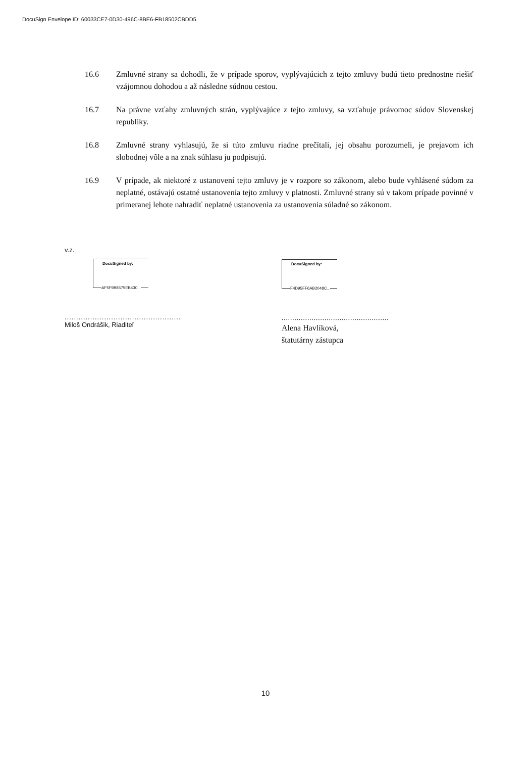DocuSign Envelope ID: 60033CE7-0D30-496C-8BE6-FB18502CBDD5
16.6 Zmluvné strany sa dohodli, že v prípade sporov, vyplývajúcich z tejto zmluvy budú tieto prednostne riešiť vzájomnou dohodou a až následne súdnou cestou.
16.7 Na právne vzťahy zmluvných strán, vyplývajúce z tejto zmluvy, sa vzťahuje právomoc súdov Slovenskej republiky.
16.8 Zmluvné strany vyhlasujú, že si túto zmluvu riadne prečítali, jej obsahu porozumeli, je prejavom ich slobodnej vôle a na znak súhlasu ju podpisujú.
16.9 V prípade, ak niektoré z ustanovení tejto zmluvy je v rozpore so zákonom, alebo bude vyhlásené súdom za neplatné, ostávajú ostatné ustanovenia tejto zmluvy v platnosti. Zmluvné strany sú v takom prípade povinné v primeranej lehote nahradiť neplatné ustanovenia za ustanovenia súladné so zákonom.
v.z.
DocuSigned by:
AF5F9B8575EB430...
..................................................
Miloš Ondrášik, Riaditeľ
DocuSigned by:
F4D95FF6AB2048C...
..................................................
Alena Havlíková,
štatutárny zástupca
10